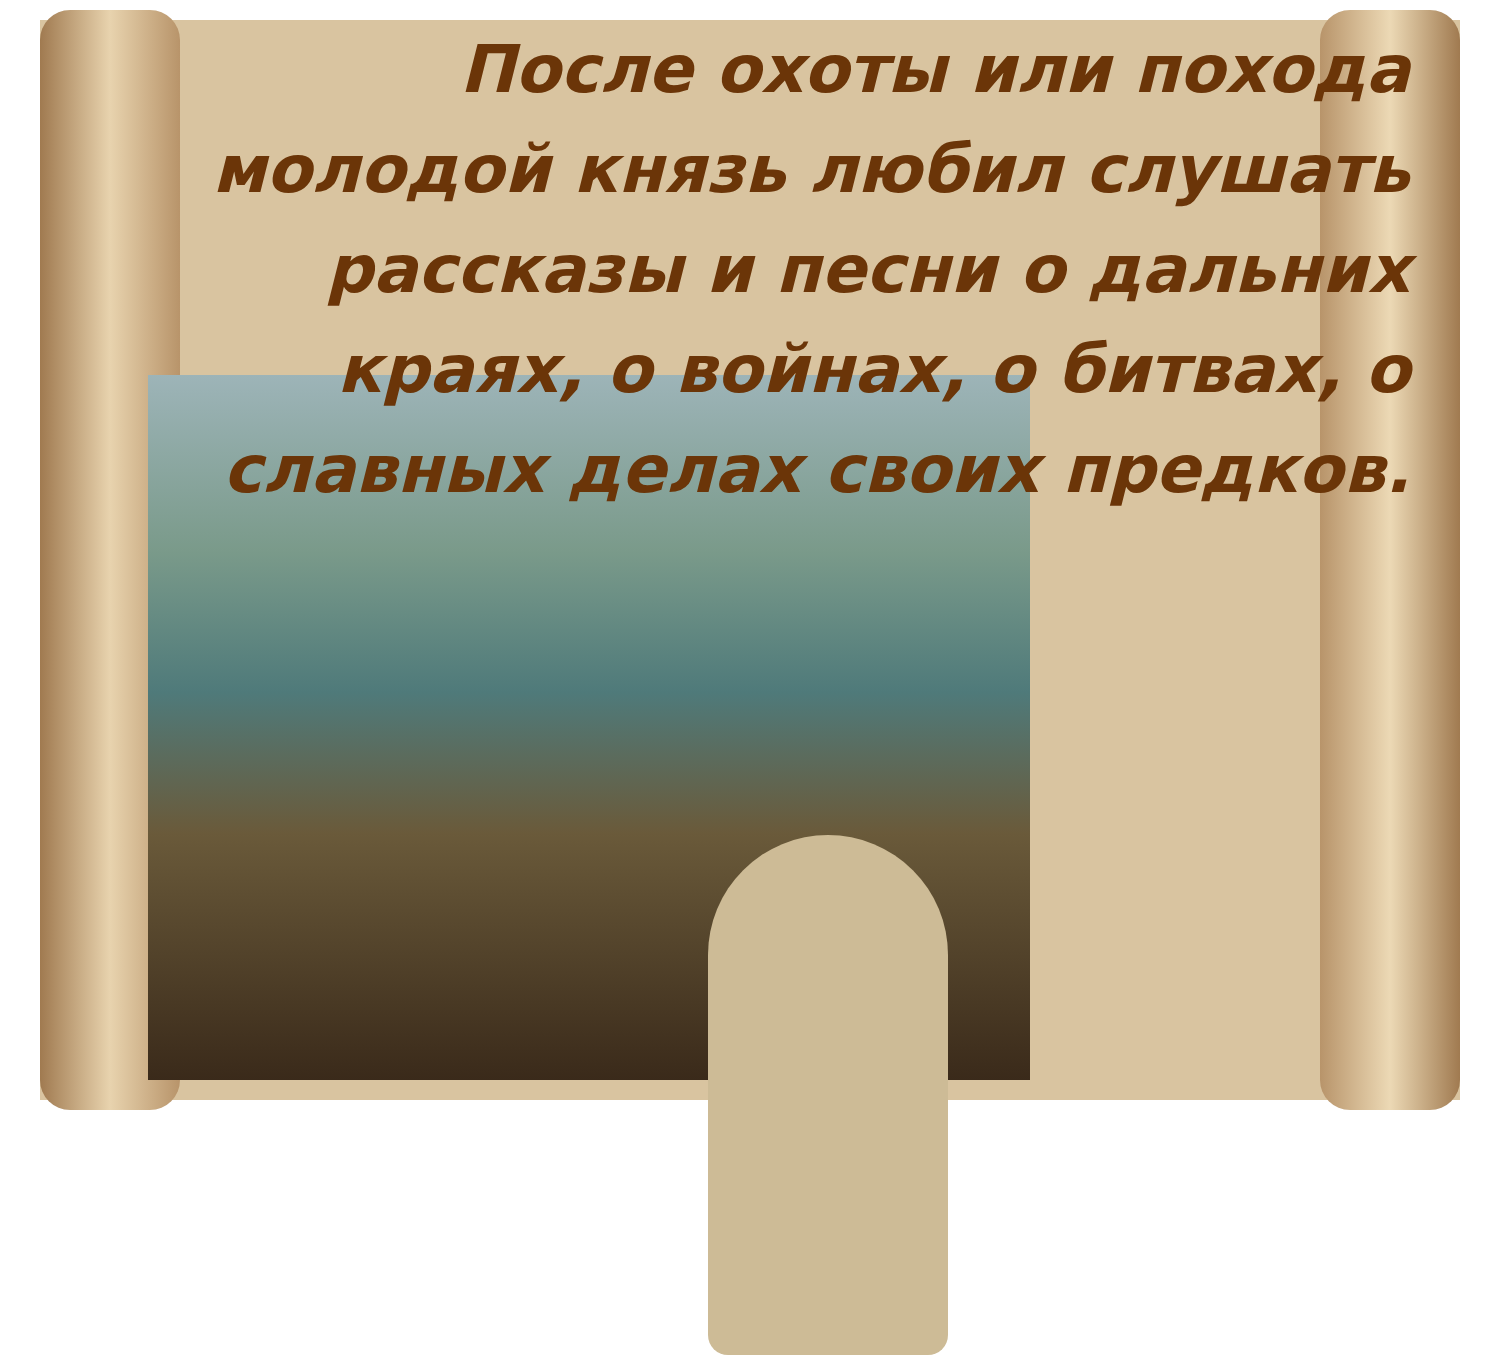После охоты или похода молодой князь любил слушать рассказы и песни о дальних краях, о войнах, о битвах, о славных делах своих предков.